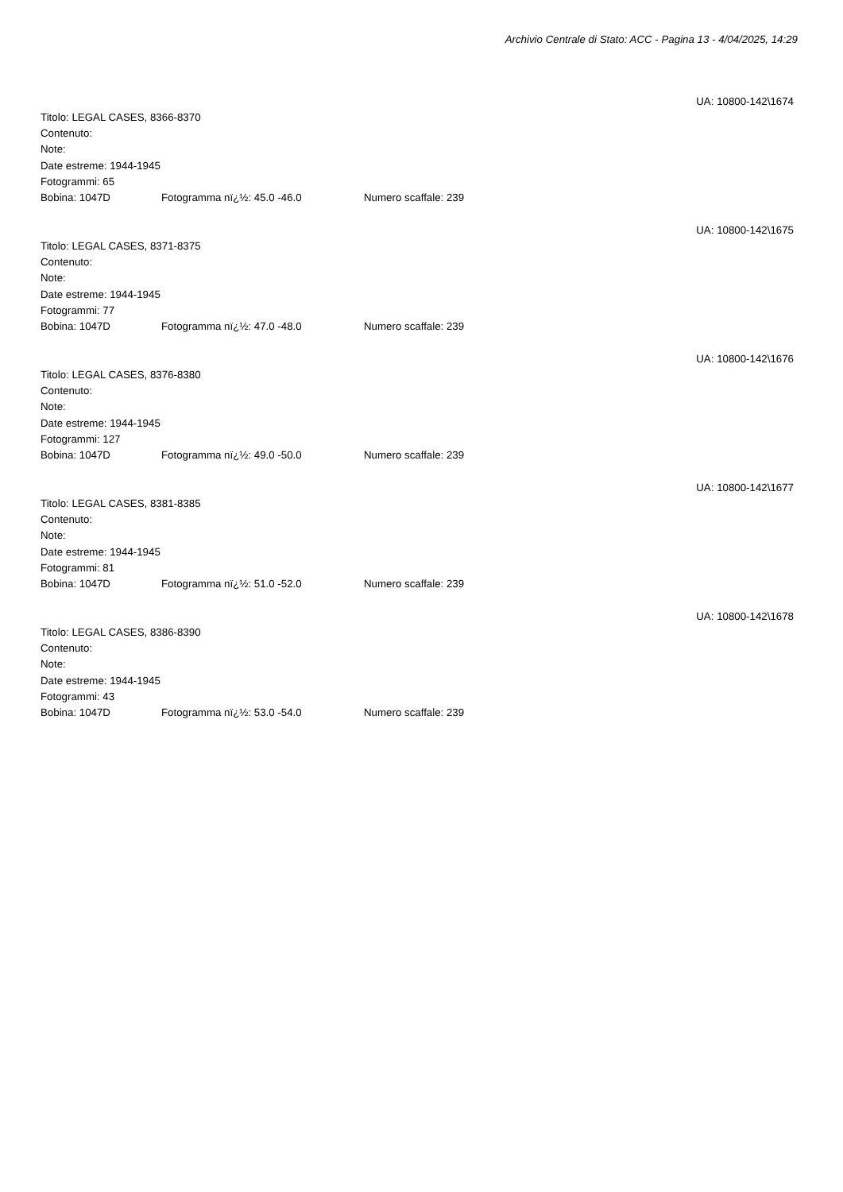Archivio Centrale di Stato: ACC - Pagina 13 - 4/04/2025, 14:29
UA: 10800-142\1674
Titolo: LEGAL CASES, 8366-8370
Contenuto:
Note:
Date estreme: 1944-1945
Fotogrammi: 65
Bobina: 1047D Fotogramma nï¿½: 45.0 -46.0 Numero scaffale: 239
UA: 10800-142\1675
Titolo: LEGAL CASES, 8371-8375
Contenuto:
Note:
Date estreme: 1944-1945
Fotogrammi: 77
Bobina: 1047D Fotogramma nï¿½: 47.0 -48.0 Numero scaffale: 239
UA: 10800-142\1676
Titolo: LEGAL CASES, 8376-8380
Contenuto:
Note:
Date estreme: 1944-1945
Fotogrammi: 127
Bobina: 1047D Fotogramma nï¿½: 49.0 -50.0 Numero scaffale: 239
UA: 10800-142\1677
Titolo: LEGAL CASES, 8381-8385
Contenuto:
Note:
Date estreme: 1944-1945
Fotogrammi: 81
Bobina: 1047D Fotogramma nï¿½: 51.0 -52.0 Numero scaffale: 239
UA: 10800-142\1678
Titolo: LEGAL CASES, 8386-8390
Contenuto:
Note:
Date estreme: 1944-1945
Fotogrammi: 43
Bobina: 1047D Fotogramma nï¿½: 53.0 -54.0 Numero scaffale: 239